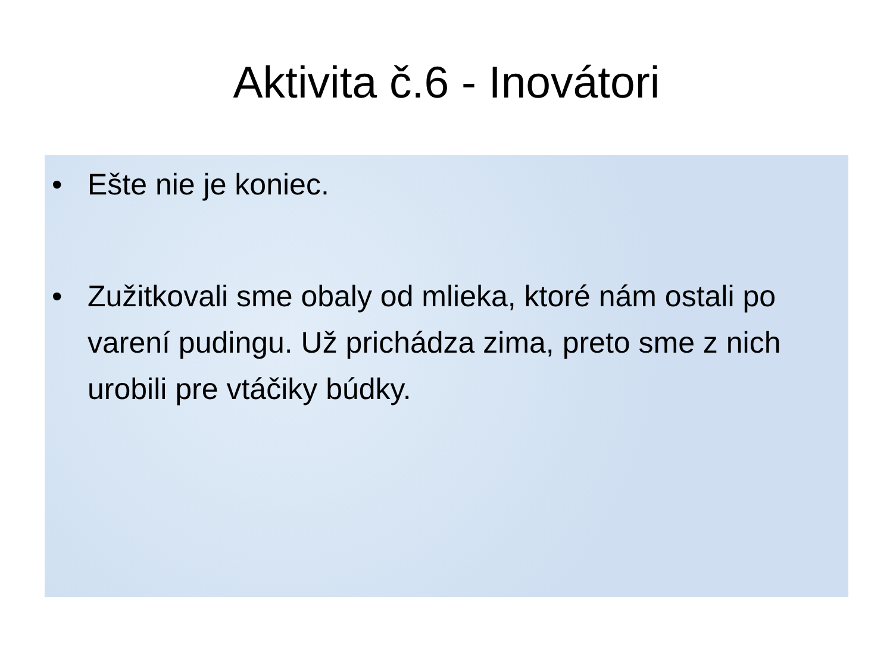Aktivita č.6 - Inovátori
• Ešte nie je koniec.
• Zužitkovali sme obaly od mlieka, ktoré nám ostali po varení pudingu. Už prichádza zima, preto sme z nich urobili pre vtáčiky búdky.